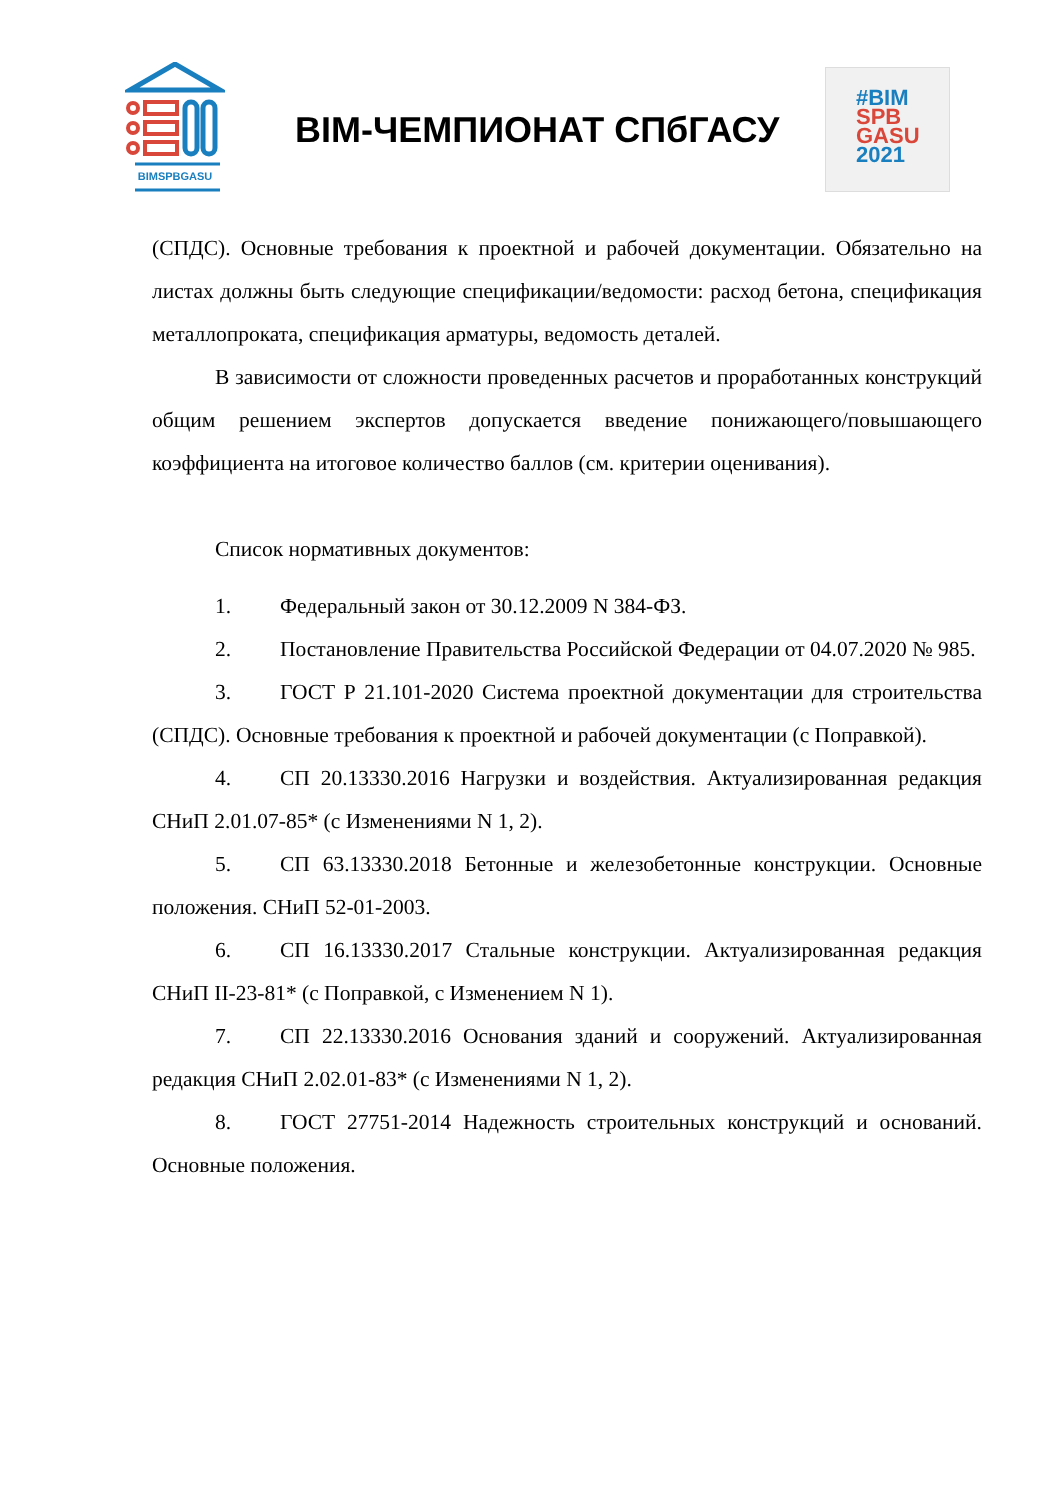BIMSPBGASU
BIM-ЧЕМПИОНАТ СПбГАСУ
#BIM
SPB
GASU
2021
(СПДС). Основные требования к проектной и рабочей документации. Обязательно на листах должны быть следующие спецификации/ведомости: расход бетона, спецификация металлопроката, спецификация арматуры, ведомость деталей.
В зависимости от сложности проведенных расчетов и проработанных конструкций общим решением экспертов допускается введение понижающего/повышающего коэффициента на итоговое количество баллов (см. критерии оценивания).
Список нормативных документов:
1. Федеральный закон от 30.12.2009 N 384-ФЗ.
2. Постановление Правительства Российской Федерации от 04.07.2020 № 985.
3. ГОСТ Р 21.101-2020 Система проектной документации для строительства (СПДС). Основные требования к проектной и рабочей документации (с Поправкой).
4. СП 20.13330.2016 Нагрузки и воздействия. Актуализированная редакция СНиП 2.01.07-85* (с Изменениями N 1, 2).
5. СП 63.13330.2018 Бетонные и железобетонные конструкции. Основные положения. СНиП 52-01-2003.
6. СП 16.13330.2017 Стальные конструкции. Актуализированная редакция СНиП II-23-81* (с Поправкой, с Изменением N 1).
7. СП 22.13330.2016 Основания зданий и сооружений. Актуализированная редакция СНиП 2.02.01-83* (с Изменениями N 1, 2).
8. ГОСТ 27751-2014 Надежность строительных конструкций и оснований. Основные положения.